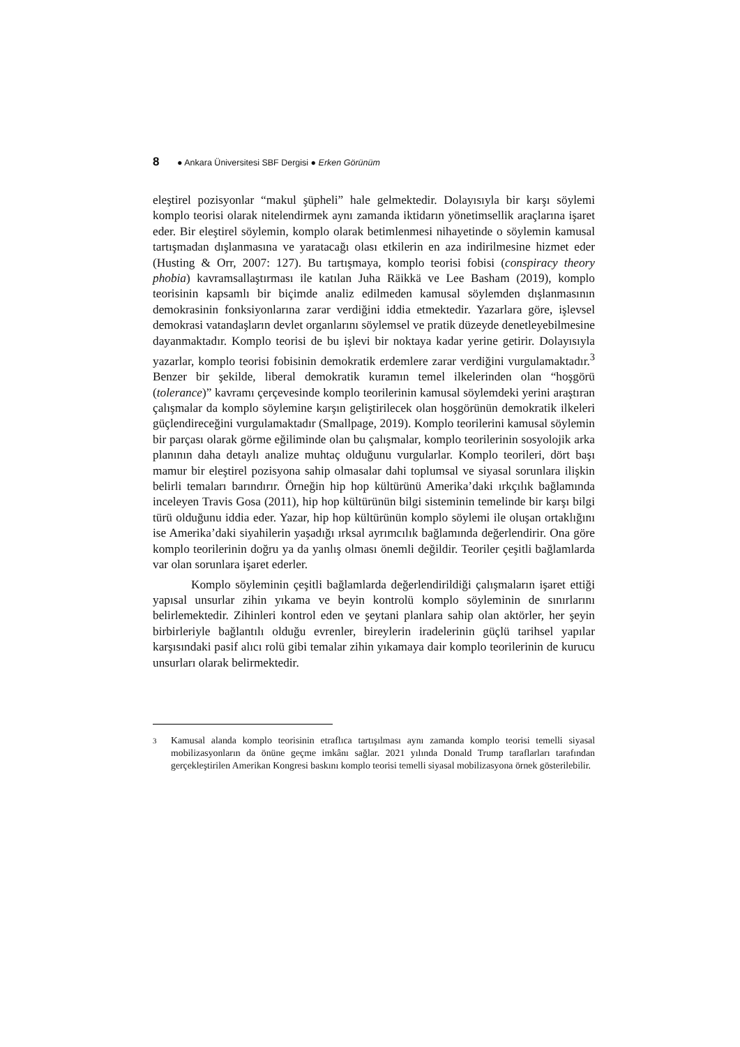8 ● Ankara Üniversitesi SBF Dergisi ● Erken Görünüm
eleştirel pozisyonlar “makul şüpheli” hale gelmektedir. Dolayısıyla bir karşı söylemi komplo teorisi olarak nitelendirmek aynı zamanda iktidarın yönetimsellik araçlarına işaret eder. Bir eleştirel söylemin, komplo olarak betimlenmesi nihayetinde o söylemin kamusal tartışmadan dışlanmasına ve yaratacağı olası etkilerin en aza indirilmesine hizmet eder (Husting & Orr, 2007: 127). Bu tartışmaya, komplo teorisi fobisi (conspiracy theory phobia) kavramsallaştırması ile katılan Juha Räikkä ve Lee Basham (2019), komplo teorisinin kapsamlı bir biçimde analiz edilmeden kamusal söylemden dışlanmasının demokrasinin fonksiyonlarına zarar verdiğini iddia etmektedir. Yazarlara göre, işlevsel demokrasi vatandaşların devlet organlarını söylemsel ve pratik düzeyde denetleyebilmesine dayanmaktadır. Komplo teorisi de bu işlevi bir noktaya kadar yerine getirir. Dolayısıyla yazarlar, komplo teorisi fobisinin demokratik erdemlere zarar verdiğini vurgulamaktadır.<sup>3</sup> Benzer bir şekilde, liberal demokratik kuramın temel ilkelerinden olan “hoşgörü (tolerance)” kavramı çerçevesinde komplo teorilerinin kamusal söylemdeki yerini araştıran çalışmalar da komplo söylemine karşın geliştirilecek olan hoşgörünün demokratik ilkeleri güçlendireceğini vurgulamaktadır (Smallpage, 2019). Komplo teorilerini kamusal söylemin bir parçası olarak görme eğiliminde olan bu çalışmalar, komplo teorilerinin sosyolojik arka planının daha detaylı analize muhtaç olduğunu vurgularlar. Komplo teorileri, dört başı mamur bir eleştirel pozisyona sahip olmasalar dahi toplumsal ve siyasal sorunlara ilişkin belirli temaları barındırır. Örneğin hip hop kültürünü Amerika’daki ırkçılık bağlamında inceleyen Travis Gosa (2011), hip hop kültürünün bilgi sisteminin temelinde bir karşı bilgi türü olduğunu iddia eder. Yazar, hip hop kültürünün komplo söylemi ile oluşan ortaklığını ise Amerika’daki siyahilerin yaşadığı ırksal ayrımcılık bağlamında değerlendirir. Ona göre komplo teorilerinin doğru ya da yanlış olması önemli değildir. Teoriler çeşitli bağlamlarda var olan sorunlara işaret ederler.
Komplo söyleminin çeşitli bağlamlarda değerlendirildiği çalışmaların işaret ettiği yapısal unsurlar zihin yıkama ve beyin kontrolü komplo söyleminin de sınırlarını belirlemektedir. Zihinleri kontrol eden ve şeytani planlara sahip olan aktörler, her şeyin birbirleriyle bağlantılı olduğu evrenler, bireylerin iradelerinin güçlü tarihsel yapılar karşısındaki pasif alıcı rolü gibi temalar zihin yıkamaya dair komplo teorilerinin de kurucu unsurları olarak belirmektedir.
3
Kamusal alanda komplo teorisinin etraflıca tartışılması aynı zamanda komplo teorisi temelli siyasal mobilizasyonların da önüne geçme imkânı sağlar. 2021 yılında Donald Trump taraflarları tarafından gerçekleştirilen Amerikan Kongresi baskını komplo teorisi temelli siyasal mobilizasyona örnek gösterilebilir.